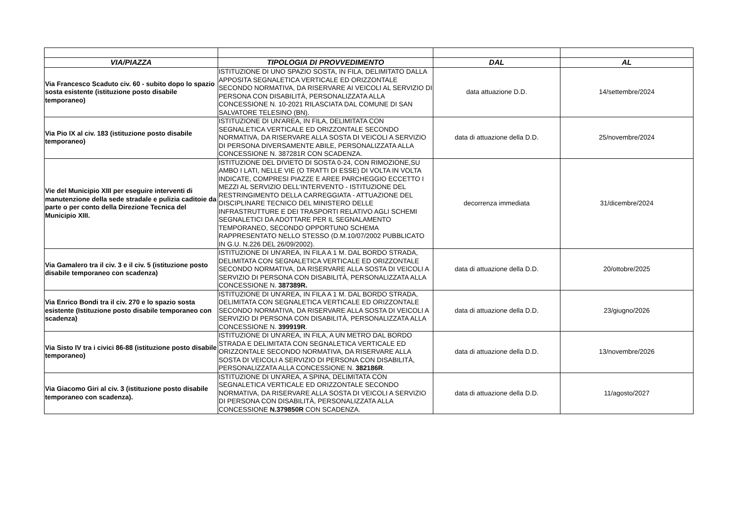| VIA/PIAZZA | TIPOLOGIA DI PROVVEDIMENTO | DAL | AL |
| --- | --- | --- | --- |
| Via Francesco Scaduto civ. 60 - subito dopo lo spazio sosta esistente (istituzione posto disabile temporaneo) | ISTITUZIONE DI UNO SPAZIO SOSTA, IN FILA, DELIMITATO DALLA APPOSITA SEGNALETICA VERTICALE ED ORIZZONTALE SECONDO NORMATIVA, DA RISERVARE AI VEICOLI AL SERVIZIO DI PERSONA CON DISABILITÀ, PERSONALIZZATA ALLA CONCESSIONE N. 10-2021 RILASCIATA DAL COMUNE DI SAN SALVATORE TELESINO (BN). | data attuazione D.D. | 14/settembre/2024 |
| Via Pio IX al civ. 183 (istituzione posto disabile temporaneo) | ISTITUZIONE DI UN'AREA, IN FILA, DELIMITATA CON SEGNALETICA VERTICALE ED ORIZZONTALE SECONDO NORMATIVA, DA RISERVARE ALLA SOSTA DI VEICOLI A SERVIZIO DI PERSONA DIVERSAMENTE ABILE, PERSONALIZZATA ALLA CONCESSIONE N. 387281R CON SCADENZA. | data di attuazione della D.D. | 25/novembre/2024 |
| Vie del Municipio XIII per eseguire interventi di manutenzione della sede stradale e pulizia caditoie da parte o per conto della Direzione Tecnica del Municipio XIII. | ISTITUZIONE DEL DIVIETO DI SOSTA 0-24, CON RIMOZIONE,SU AMBO I LATI, NELLE VIE (O TRATTI DI ESSE) DI VOLTA IN VOLTA INDICATE, COMPRESI PIAZZE E AREE PARCHEGGIO ECCETTO I MEZZI AL SERVIZIO DELL'INTERVENTO - ISTITUZIONE DEL RESTRINGIMENTO DELLA CARREGGIATA - ATTUAZIONE DEL DISCIPLINARE TECNICO DEL MINISTERO DELLE INFRASTRUTTURE E DEI TRASPORTI RELATIVO AGLI SCHEMI SEGNALETICI DA ADOTTARE PER IL SEGNALAMENTO TEMPORANEO, SECONDO OPPORTUNO SCHEMA RAPPRESENTATO NELLO STESSO (D.M.10/07/2002 PUBBLICATO IN G.U. N.226 DEL 26/09/2002). | decorrenza immediata | 31/dicembre/2024 |
| Via Gamalero tra il civ. 3 e il civ. 5 (istituzione posto disabile temporaneo con scadenza) | ISTITUZIONE DI UN'AREA, IN FILA A 1 M. DAL BORDO STRADA, DELIMITATA CON SEGNALETICA VERTICALE ED ORIZZONTALE SECONDO NORMATIVA, DA RISERVARE ALLA SOSTA DI VEICOLI A SERVIZIO DI PERSONA CON DISABILITÀ, PERSONALIZZATA ALLA CONCESSIONE N. 387389R. | data di attuazione della D.D. | 20/ottobre/2025 |
| Via Enrico Bondi tra il civ. 270 e lo spazio sosta esistente (Istituzione posto disabile temporaneo con scadenza) | ISTITUZIONE DI UN'AREA, IN FILA A 1 M. DAL BORDO STRADA, DELIMITATA CON SEGNALETICA VERTICALE ED ORIZZONTALE SECONDO NORMATIVA, DA RISERVARE ALLA SOSTA DI VEICOLI A SERVIZIO DI PERSONA CON DISABILITÀ, PERSONALIZZATA ALLA CONCESSIONE N. 399919R . | data di attuazione della D.D. | 23/giugno/2026 |
| Via Sisto IV tra i civici 86-88 (istituzione posto disabile temporaneo) | ISTITUZIONE DI UN'AREA, IN FILA, A UN METRO DAL BORDO STRADA E DELIMITATA CON SEGNALETICA VERTICALE ED ORIZZONTALE SECONDO NORMATIVA, DA RISERVARE ALLA SOSTA DI VEICOLI A SERVIZIO DI PERSONA CON DISABILITÀ, PERSONALIZZATA ALLA CONCESSIONE N. 382186R . | data di attuazione della D.D. | 13/novembre/2026 |
| Via Giacomo Giri al civ. 3 (istituzione posto disabile temporaneo con scadenza). | ISTITUZIONE DI UN'AREA, A SPINA, DELIMITATA CON SEGNALETICA VERTICALE ED ORIZZONTALE SECONDO NORMATIVA, DA RISERVARE ALLA SOSTA DI VEICOLI A SERVIZIO DI PERSONA CON DISABILITÀ, PERSONALIZZATA ALLA CONCESSIONE N.379850R CON SCADENZA. | data di attuazione della D.D. | 11/agosto/2027 |